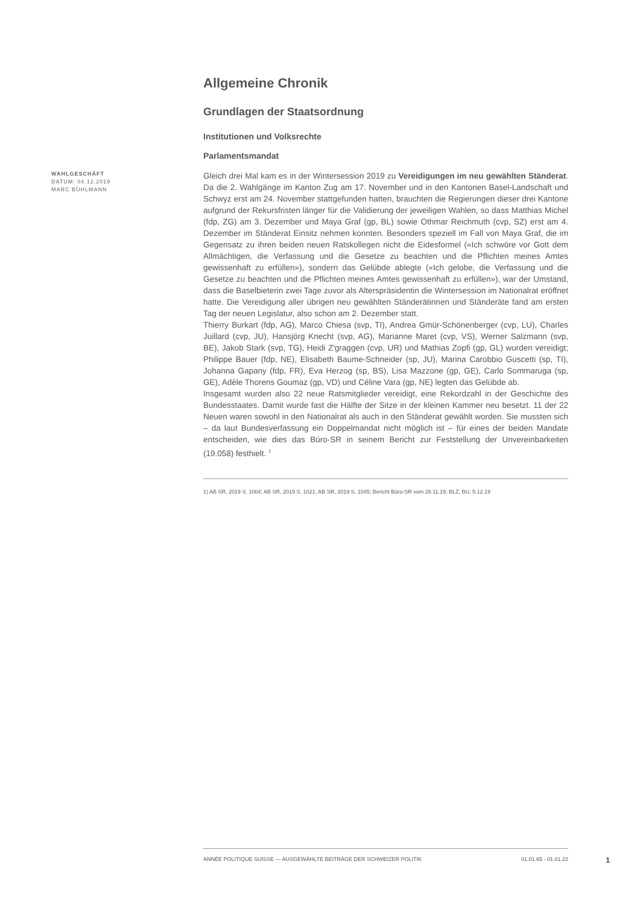Allgemeine Chronik
Grundlagen der Staatsordnung
Institutionen und Volksrechte
Parlamentsmandat
WAHLGESCHÄFT
DATUM: 04.12.2019
MARC BÜHLMANN
Gleich drei Mal kam es in der Wintersession 2019 zu Vereidigungen im neu gewählten Ständerat. Da die 2. Wahlgänge im Kanton Zug am 17. November und in den Kantonen Basel-Landschaft und Schwyz erst am 24. November stattgefunden hatten, brauchten die Regierungen dieser drei Kantone aufgrund der Rekursfristen länger für die Validierung der jeweiligen Wahlen, so dass Matthias Michel (fdp, ZG) am 3. Dezember und Maya Graf (gp, BL) sowie Othmar Reichmuth (cvp, SZ) erst am 4. Dezember im Ständerat Einsitz nehmen konnten. Besonders speziell im Fall von Maya Graf, die im Gegensatz zu ihren beiden neuen Ratskollegen nicht die Eidesformel («Ich schwöre vor Gott dem Allmächtigen, die Verfassung und die Gesetze zu beachten und die Pflichten meines Amtes gewissenhaft zu erfüllen»), sondern das Gelübde ablegte («Ich gelobe, die Verfassung und die Gesetze zu beachten und die Pflichten meines Amtes gewissenhaft zu erfüllen»), war der Umstand, dass die Baselbieterin zwei Tage zuvor als Alterspräsidentin die Wintersession im Nationalrat eröffnet hatte. Die Vereidigung aller übrigen neu gewählten Ständerätinnen und Ständeräte fand am ersten Tag der neuen Legislatur, also schon am 2. Dezember statt.
Thierry Burkart (fdp, AG), Marco Chiesa (svp, TI), Andrea Gmür-Schönenberger (cvp, LU), Charles Juillard (cvp, JU), Hansjörg Knecht (svp, AG), Marianne Maret (cvp, VS), Werner Salzmann (svp, BE), Jakob Stark (svp, TG), Heidi Z'graggen (cvp, UR) und Mathias Zopfi (gp, GL) wurden vereidigt; Philippe Bauer (fdp, NE), Elisabeth Baume-Schneider (sp, JU), Marina Carobbio Guscetti (sp, TI), Johanna Gapany (fdp, FR), Eva Herzog (sp, BS), Lisa Mazzone (gp, GE), Carlo Sommaruga (sp, GE), Adèle Thorens Goumaz (gp, VD) und Céline Vara (gp, NE) legten das Gelübde ab.
Insgesamt wurden also 22 neue Ratsmitglieder vereidigt, eine Rekordzahl in der Geschichte des Bundesstaates. Damit wurde fast die Hälfte der Sitze in der kleinen Kammer neu besetzt. 11 der 22 Neuen waren sowohl in den Nationalrat als auch in den Ständerat gewählt worden. Sie mussten sich – da laut Bundesverfassung ein Doppelmandat nicht möglich ist – für eines der beiden Mandate entscheiden, wie dies das Büro-SR in seinem Bericht zur Feststellung der Unvereinbarkeiten (19.058) festhielt. <sup>1</sup>
1) AB SR, 2019 S. 1004; AB SR, 2019 S. 1021; AB SR, 2019 S. 1045; Bericht Büro-SR vom 28.11.19; BLZ, BU, 5.12.19
ANNÉE POLITIQUE SUISSE — AUSGEWÄHLTE BEITRÄGE DER SCHWEIZER POLITIK 01.01.65 - 01.01.22
1